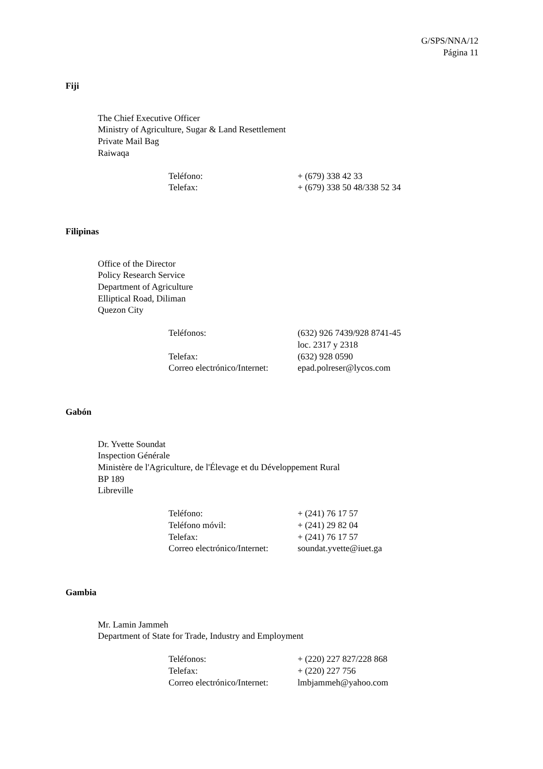G/SPS/NNA/12
Página 11
Fiji
The Chief Executive Officer
Ministry of Agriculture, Sugar & Land Resettlement
Private Mail Bag
Raiwaqa
| Teléfono: | + (679) 338 42 33 |
| Telefax: | + (679) 338 50 48/338 52 34 |
Filipinas
Office of the Director
Policy Research Service
Department of Agriculture
Elliptical Road, Diliman
Quezon City
| Teléfonos: | (632) 926 7439/928 8741-45 loc. 2317 y 2318 |
| Telefax: | (632) 928 0590 |
| Correo electrónico/Internet: | epad.polreser@lycos.com |
Gabón
Dr. Yvette Soundat
Inspection Générale
Ministère de l'Agriculture, de l'Élevage et du Développement Rural
BP 189
Libreville
| Teléfono: | + (241) 76 17 57 |
| Teléfono móvil: | + (241) 29 82 04 |
| Telefax: | + (241) 76 17 57 |
| Correo electrónico/Internet: | soundat.yvette@iuet.ga |
Gambia
Mr. Lamin Jammeh
Department of State for Trade, Industry and Employment
| Teléfonos: | + (220) 227 827/228 868 |
| Telefax: | + (220) 227 756 |
| Correo electrónico/Internet: | lmbjammeh@yahoo.com |